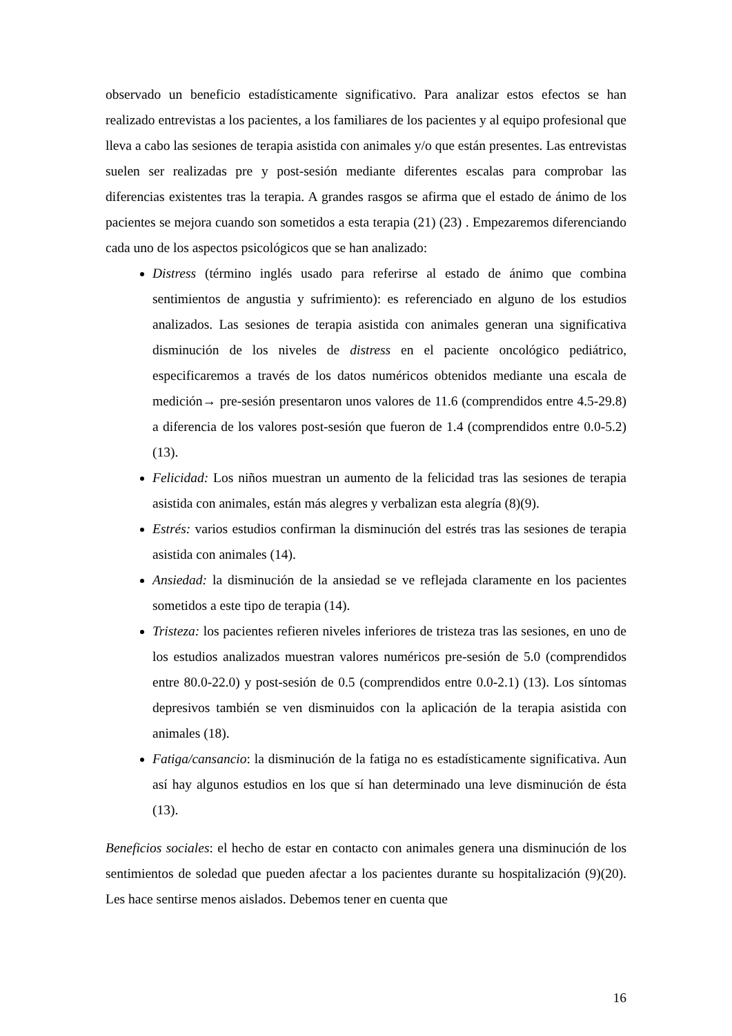observado un beneficio estadísticamente significativo. Para analizar estos efectos se han realizado entrevistas a los pacientes, a los familiares de los pacientes y al equipo profesional que lleva a cabo las sesiones de terapia asistida con animales y/o que están presentes. Las entrevistas suelen ser realizadas pre y post-sesión mediante diferentes escalas para comprobar las diferencias existentes tras la terapia. A grandes rasgos se afirma que el estado de ánimo de los pacientes se mejora cuando son sometidos a esta terapia (21) (23) . Empezaremos diferenciando cada uno de los aspectos psicológicos que se han analizado:
Distress (término inglés usado para referirse al estado de ánimo que combina sentimientos de angustia y sufrimiento): es referenciado en alguno de los estudios analizados. Las sesiones de terapia asistida con animales generan una significativa disminución de los niveles de distress en el paciente oncológico pediátrico, especificaremos a través de los datos numéricos obtenidos mediante una escala de medición→ pre-sesión presentaron unos valores de 11.6 (comprendidos entre 4.5-29.8) a diferencia de los valores post-sesión que fueron de 1.4 (comprendidos entre 0.0-5.2) (13).
Felicidad: Los niños muestran un aumento de la felicidad tras las sesiones de terapia asistida con animales, están más alegres y verbalizan esta alegría (8)(9).
Estrés: varios estudios confirman la disminución del estrés tras las sesiones de terapia asistida con animales (14).
Ansiedad: la disminución de la ansiedad se ve reflejada claramente en los pacientes sometidos a este tipo de terapia (14).
Tristeza: los pacientes refieren niveles inferiores de tristeza tras las sesiones, en uno de los estudios analizados muestran valores numéricos pre-sesión de 5.0 (comprendidos entre 80.0-22.0) y post-sesión de 0.5 (comprendidos entre 0.0-2.1) (13). Los síntomas depresivos también se ven disminuidos con la aplicación de la terapia asistida con animales (18).
Fatiga/cansancio: la disminución de la fatiga no es estadísticamente significativa. Aun así hay algunos estudios en los que sí han determinado una leve disminución de ésta (13).
Beneficios sociales: el hecho de estar en contacto con animales genera una disminución de los sentimientos de soledad que pueden afectar a los pacientes durante su hospitalización (9)(20). Les hace sentirse menos aislados. Debemos tener en cuenta que
16